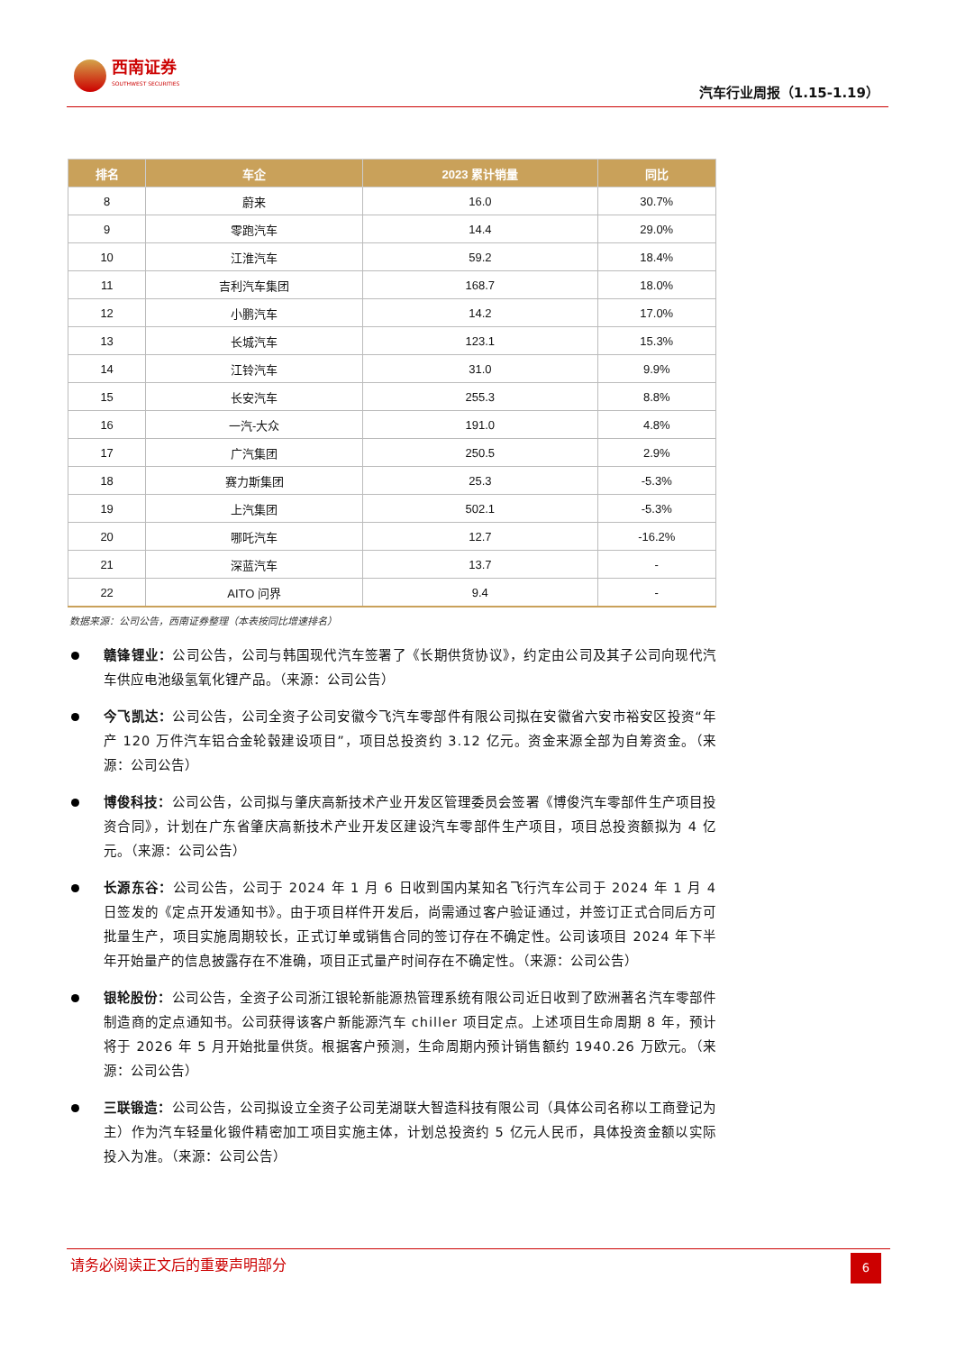西南证券
SOUTHWEST SECURITIES
汽车行业周报（1.15-1.19）
| 排名 | 车企 | 2023 累计销量 | 同比 |
| --- | --- | --- | --- |
| 8 | 蔚来 | 16.0 | 30.7% |
| 9 | 零跑汽车 | 14.4 | 29.0% |
| 10 | 江淮汽车 | 59.2 | 18.4% |
| 11 | 吉利汽车集团 | 168.7 | 18.0% |
| 12 | 小鹏汽车 | 14.2 | 17.0% |
| 13 | 长城汽车 | 123.1 | 15.3% |
| 14 | 江铃汽车 | 31.0 | 9.9% |
| 15 | 长安汽车 | 255.3 | 8.8% |
| 16 | 一汽-大众 | 191.0 | 4.8% |
| 17 | 广汽集团 | 250.5 | 2.9% |
| 18 | 赛力斯集团 | 25.3 | -5.3% |
| 19 | 上汽集团 | 502.1 | -5.3% |
| 20 | 哪吒汽车 | 12.7 | -16.2% |
| 21 | 深蓝汽车 | 13.7 | - |
| 22 | AITO 问界 | 9.4 | - |
数据来源：公司公告，西南证券整理（本表按同比增速排名）
赣锋锂业：公司公告，公司与韩国现代汽车签署了《长期供货协议》，约定由公司及其子公司向现代汽车供应电池级氢氧化锂产品。（来源：公司公告）
今飞凯达：公司公告，公司全资子公司安徽今飞汽车零部件有限公司拟在安徽省六安市裕安区投资“年产 120 万件汽车铝合金轮毂建设项目”，项目总投资约 3.12 亿元。资金来源全部为自筹资金。（来源：公司公告）
博俊科技：公司公告，公司拟与肇庆高新技术产业开发区管理委员会签署《博俊汽车零部件生产项目投资合同》，计划在广东省肇庆高新技术产业开发区建设汽车零部件生产项目，项目总投资额拟为 4 亿元。（来源：公司公告）
长源东谷：公司公告，公司于 2024 年 1 月 6 日收到国内某知名飞行汽车公司于 2024 年 1 月 4 日签发的《定点开发通知书》。由于项目样件开发后，尚需通过客户验证通过，并签订正式合同后方可批量生产，项目实施周期较长，正式订单或销售合同的签订存在不确定性。公司该项目 2024 年下半年开始量产的信息披露存在不准确，项目正式量产时间存在不确定性。（来源：公司公告）
银轮股份：公司公告，全资子公司浙江银轮新能源热管理系统有限公司近日收到了欧洲著名汽车零部件制造商的定点通知书。公司获得该客户新能源汽车 chiller 项目定点。上述项目生命周期 8 年，预计将于 2026 年 5 月开始批量供货。根据客户预测，生命周期内预计销售额约 1940.26 万欧元。（来源：公司公告）
三联锻造：公司公告，公司拟设立全资子公司芜湖联大智造科技有限公司（具体公司名称以工商登记为主）作为汽车轻量化锻件精密加工项目实施主体，计划总投资约 5 亿元人民币，具体投资金额以实际投入为准。（来源：公司公告）
请务必阅读正文后的重要声明部分
6